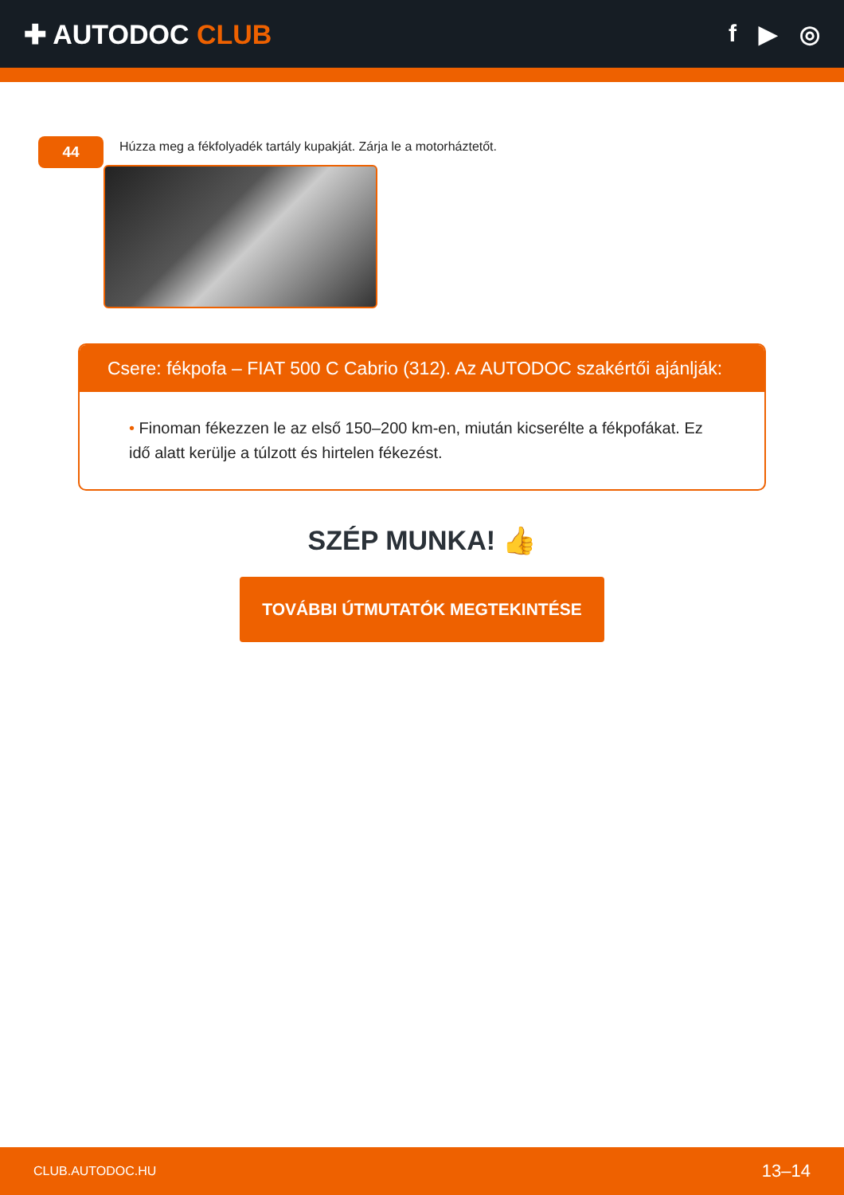✚ AUTODOC CLUB f ▶ ◎
44
Húzza meg a fékfolyadék tartály kupakját. Zárja le a motorháztetőt.
Csere: fékpofa – FIAT 500 C Cabrio (312). Az AUTODOC szakértői ajánlják:
• Finoman fékezzen le az első 150–200 km-en, miután kicserélte a fékpofákat. Ez idő alatt kerülje a túlzott és hirtelen fékezést.
SZÉP MUNKA! 👍
TOVÁBBI ÚTMUTATÓK MEGTEKINTÉSE
CLUB.AUTODOC.HU 13–14